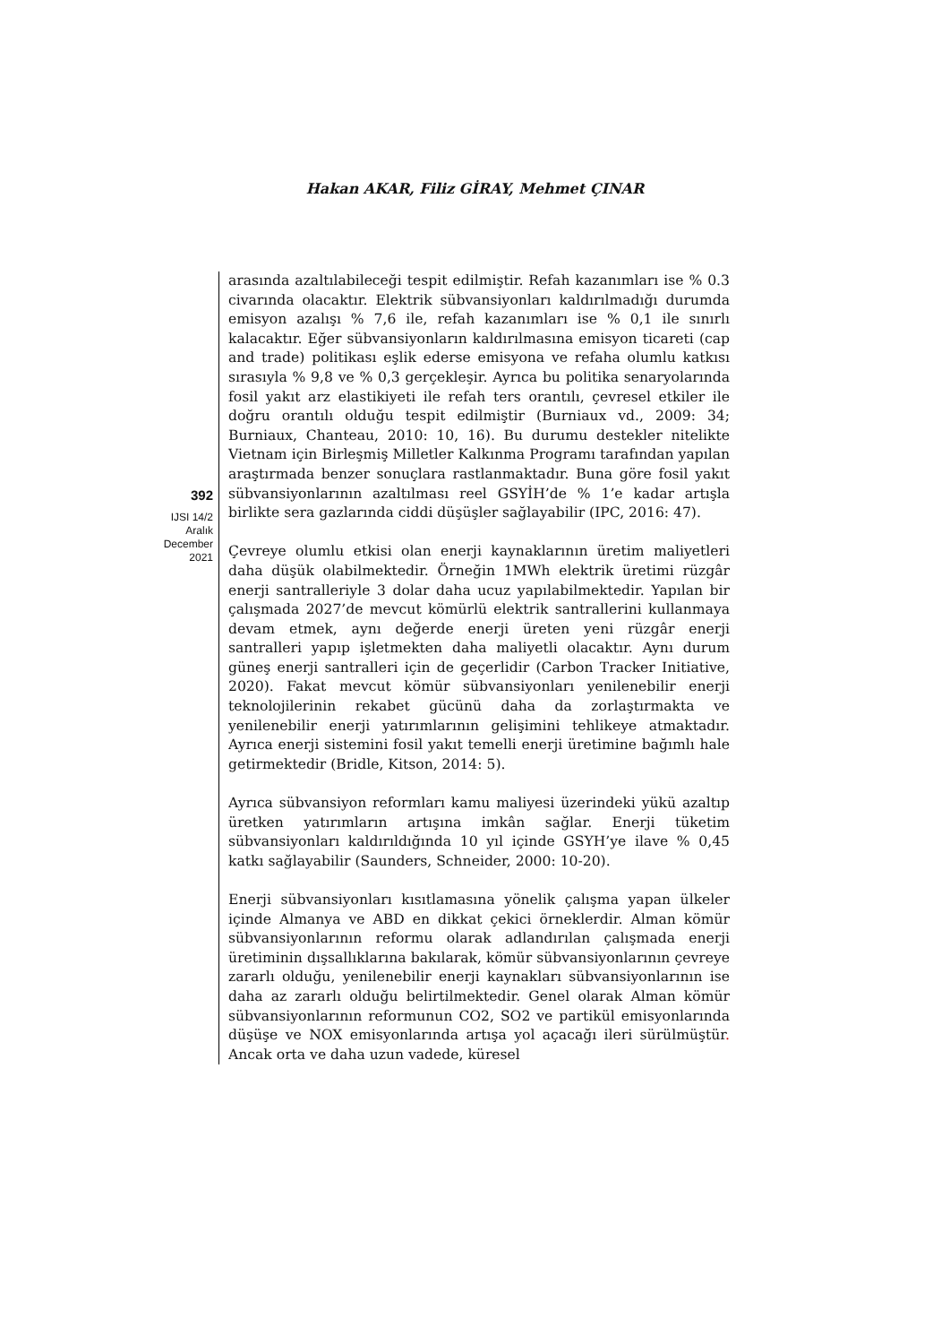Hakan AKAR, Filiz GİRAY, Mehmet ÇINAR
392
IJSI 14/2
Aralık
December
2021
arasında azaltılabileceği tespit edilmiştir. Refah kazanımları ise % 0.3 civarında olacaktır. Elektrik sübvansiyonları kaldırılmadığı durumda emisyon azalışı % 7,6 ile, refah kazanımları ise % 0,1 ile sınırlı kalacaktır. Eğer sübvansiyonların kaldırılmasına emisyon ticareti (cap and trade) politikası eşlik ederse emisyona ve refaha olumlu katkısı sırasıyla % 9,8 ve % 0,3 gerçekleşir. Ayrıca bu politika senaryolarında fosil yakıt arz elastikiyeti ile refah ters orantılı, çevresel etkiler ile doğru orantılı olduğu tespit edilmiştir (Burniaux vd., 2009: 34; Burniaux, Chanteau, 2010: 10, 16). Bu durumu destekler nitelikte Vietnam için Birleşmiş Milletler Kalkınma Programı tarafından yapılan araştırmada benzer sonuçlara rastlanmaktadır. Buna göre fosil yakıt sübvansiyonlarının azaltılması reel GSYİH’de % 1’e kadar artışla birlikte sera gazlarında ciddi düşüşler sağlayabilir (IPC, 2016: 47).
Çevreye olumlu etkisi olan enerji kaynaklarının üretim maliyetleri daha düşük olabilmektedir. Örneğin 1MWh elektrik üretimi rüzgâr enerji santralleriyle 3 dolar daha ucuz yapılabilmektedir. Yapılan bir çalışmada 2027’de mevcut kömürlü elektrik santrallerini kullanmaya devam etmek, aynı değerde enerji üreten yeni rüzgâr enerji santralleri yapıp işletmekten daha maliyetli olacaktır. Aynı durum güneş enerji santralleri için de geçerlidir (Carbon Tracker Initiative, 2020). Fakat mevcut kömür sübvansiyonları yenilenebilir enerji teknolojilerinin rekabet gücünü daha da zorlaştırmakta ve yenilenebilir enerji yatırımlarının gelişimini tehlikeye atmaktadır. Ayrıca enerji sistemini fosil yakıt temelli enerji üretimine bağımlı hale getirmektedir (Bridle, Kitson, 2014: 5).
Ayrıca sübvansiyon reformları kamu maliyesi üzerindeki yükü azaltıp üretken yatırımların artışına imkân sağlar. Enerji tüketim sübvansiyonları kaldırıldığında 10 yıl içinde GSYH’ye ilave % 0,45 katkı sağlayabilir (Saunders, Schneider, 2000: 10-20).
Enerji sübvansiyonları kısıtlamasına yönelik çalışma yapan ülkeler içinde Almanya ve ABD en dikkat çekici örneklerdir. Alman kömür sübvansiyonlarının reformu olarak adlandırılan çalışmada enerji üretiminin dışsallıklarına bakılarak, kömür sübvansiyonlarının çevreye zararlı olduğu, yenilenebilir enerji kaynakları sübvansiyonlarının ise daha az zararlı olduğu belirtilmektedir. Genel olarak Alman kömür sübvansiyonlarının reformunun CO2, SO2 ve partikül emisyonlarında düşüşe ve NOX emisyonlarında artışa yol açacağı ileri sürülmüştür. Ancak orta ve daha uzun vadede, küresel